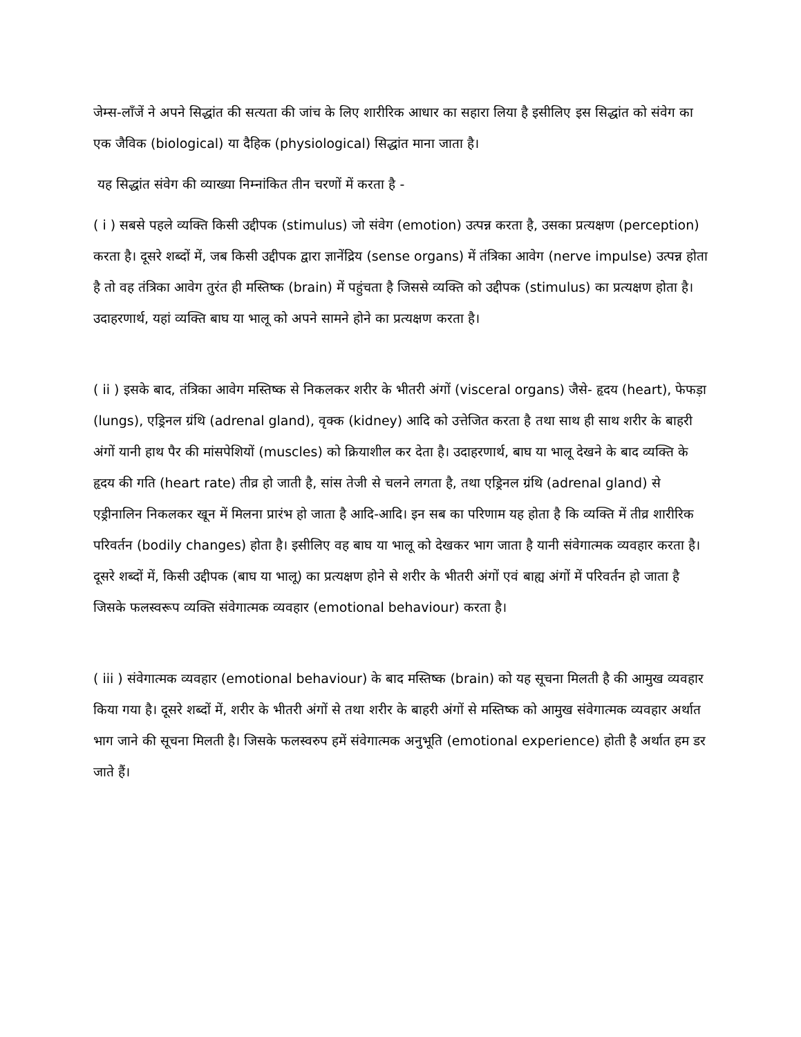जेम्स-लाँजें ने अपने सिद्धांत की सत्यता की जांच के लिए शारीरिक आधार का सहारा लिया है इसीलिए इस सिद्धांत को संवेग का एक जैविक (biological) या दैहिक (physiological) सिद्धांत माना जाता है।
यह सिद्धांत संवेग की व्याख्या निम्नांकित तीन चरणों में करता है -
( i ) सबसे पहले व्यक्ति किसी उद्दीपक (stimulus) जो संवेग (emotion) उत्पन्न करता है, उसका प्रत्यक्षण (perception) करता है। दूसरे शब्दों में, जब किसी उद्दीपक द्वारा ज्ञानेंद्रिय (sense organs) में तंत्रिका आवेग (nerve impulse) उत्पन्न होता है तो वह तंत्रिका आवेग तुरंत ही मस्तिष्क (brain) में पहुंचता है जिससे व्यक्ति को उद्दीपक (stimulus) का प्रत्यक्षण होता है। उदाहरणार्थ, यहां व्यक्ति बाघ या भालू को अपने सामने होने का प्रत्यक्षण करता है।
( ii ) इसके बाद, तंत्रिका आवेग मस्तिष्क से निकलकर शरीर के भीतरी अंगों (visceral organs) जैसे- हृदय (heart), फेफड़ा (lungs), एड्रिनल ग्रंथि (adrenal gland), वृक्क (kidney) आदि को उत्तेजित करता है तथा साथ ही साथ शरीर के बाहरी अंगों यानी हाथ पैर की मांसपेशियों (muscles) को क्रियाशील कर देता है। उदाहरणार्थ, बाघ या भालू देखने के बाद व्यक्ति के हृदय की गति (heart rate) तीव्र हो जाती है, सांस तेजी से चलने लगता है, तथा एड्रिनल ग्रंथि (adrenal gland) से एड्रीनालिन निकलकर खून में मिलना प्रारंभ हो जाता है आदि-आदि। इन सब का परिणाम यह होता है कि व्यक्ति में तीव्र शारीरिक परिवर्तन (bodily changes) होता है। इसीलिए वह बाघ या भालू को देखकर भाग जाता है यानी संवेगात्मक व्यवहार करता है। दूसरे शब्दों में, किसी उद्दीपक (बाघ या भालू) का प्रत्यक्षण होने से शरीर के भीतरी अंगों एवं बाह्य अंगों में परिवर्तन हो जाता है जिसके फलस्वरूप व्यक्ति संवेगात्मक व्यवहार (emotional behaviour) करता है।
( iii ) संवेगात्मक व्यवहार (emotional behaviour) के बाद मस्तिष्क (brain) को यह सूचना मिलती है की आमुख व्यवहार किया गया है। दूसरे शब्दों में, शरीर के भीतरी अंगों से तथा शरीर के बाहरी अंगों से मस्तिष्क को आमुख संवेगात्मक व्यवहार अर्थात भाग जाने की सूचना मिलती है। जिसके फलस्वरुप हमें संवेगात्मक अनुभूति (emotional experience) होती है अर्थात हम डर जाते हैं।